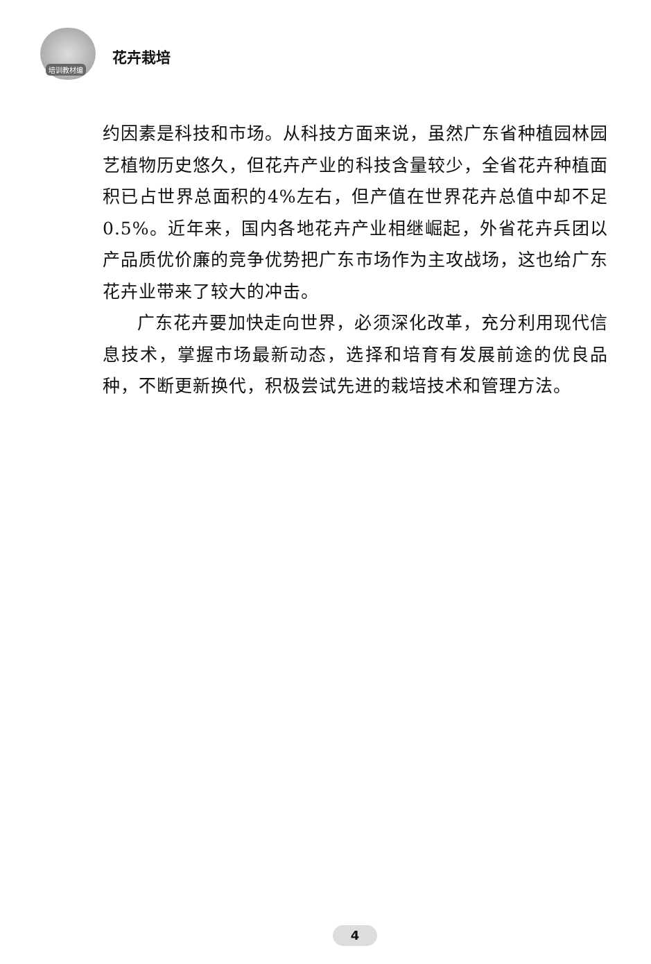培训教材编
花卉栽培
约因素是科技和市场。从科技方面来说，虽然广东省种植园林园艺植物历史悠久，但花卉产业的科技含量较少，全省花卉种植面积已占世界总面积的4%左右，但产值在世界花卉总值中却不足0.5%。近年来，国内各地花卉产业相继崛起，外省花卉兵团以产品质优价廉的竞争优势把广东市场作为主攻战场，这也给广东花卉业带来了较大的冲击。
广东花卉要加快走向世界，必须深化改革，充分利用现代信息技术，掌握市场最新动态，选择和培育有发展前途的优良品种，不断更新换代，积极尝试先进的栽培技术和管理方法。
4